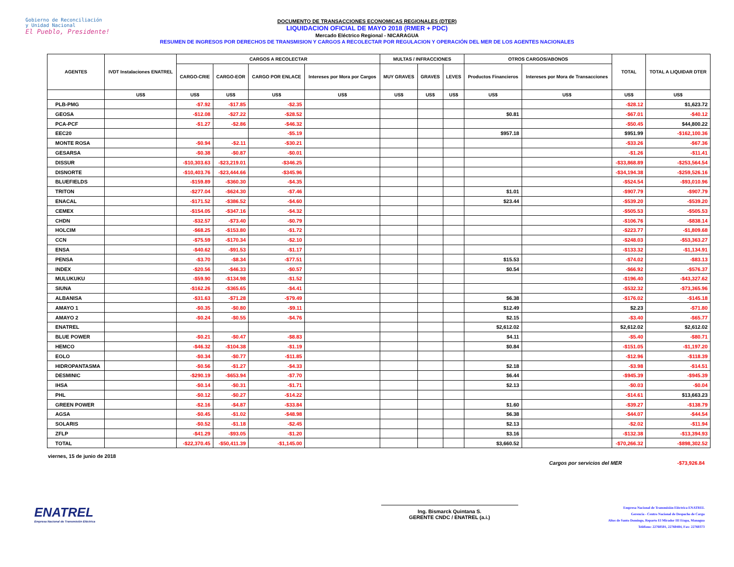Gobierno de Reconciliación
y Unidad Nacional
El Pueblo, Presidente!
DOCUMENTO DE TRANSACCIONES ECONOMICAS REGIONALES (DTER)
LIQUIDACION OFICIAL DE MAYO 2018 (RMER + PDC)
Mercado Eléctrico Regional - NICARAGUA
RESUMEN DE INGRESOS POR DERECHOS DE TRANSMISION Y CARGOS A RECOLECTAR POR REGULACION Y OPERACIÓN DEL MER DE LOS AGENTES NACIONALES
| AGENTES | IVDT Instalaciones ENATREL | CARGOS A RECOLECTAR | | | | MULTAS / INFRACCIONES | | | OTROS CARGOS/ABONOS | | TOTAL | TOTAL A LIQUIDAR DTER |
| --- | --- | --- | --- | --- | --- | --- | --- | --- | --- | --- | --- | --- |
| | | CARGO-CRIE | CARGO-EOR | CARGO POR ENLACE | Intereses por Mora por Cargos | MUY GRAVES | GRAVES | LEVES | Productos Financieros | Intereses por Mora de Transacciones | | |
| | US$ | US$ | US$ | US$ | US$ | US$ | US$ | US$ | US$ | US$ | US$ | US$ |
| PLB-PMG | | -$7.92 | -$17.85 | -$2.35 | | | | | | | -$28.12 | $1,623.72 |
| GEOSA | | -$12.08 | -$27.22 | -$28.52 | | | | | $0.81 | | -$67.01 | -$40.12 |
| PCA-PCF | | -$1.27 | -$2.86 | -$46.32 | | | | | | | -$50.45 | $44,800.22 |
| EEC20 | | | | -$5.19 | | | | | $957.18 | | $951.99 | -$162,100.36 |
| MONTE ROSA | | -$0.94 | -$2.11 | -$30.21 | | | | | | | -$33.26 | -$67.36 |
| GESARSA | | -$0.38 | -$0.87 | -$0.01 | | | | | | | -$1.26 | -$11.41 |
| DISSUR | | -$10,303.63 | -$23,219.01 | -$346.25 | | | | | | | -$33,868.89 | -$253,564.54 |
| DISNORTE | | -$10,403.76 | -$23,444.66 | -$345.96 | | | | | | | -$34,194.38 | -$259,526.16 |
| BLUEFIELDS | | -$159.89 | -$360.30 | -$4.35 | | | | | | | -$524.54 | -$93,010.96 |
| TRITON | | -$277.04 | -$624.30 | -$7.46 | | | | | $1.01 | | -$907.79 | -$907.79 |
| ENACAL | | -$171.52 | -$386.52 | -$4.60 | | | | | $23.44 | | -$539.20 | -$539.20 |
| CEMEX | | -$154.05 | -$347.16 | -$4.32 | | | | | | | -$505.53 | -$505.53 |
| CHDN | | -$32.57 | -$73.40 | -$0.79 | | | | | | | -$106.76 | -$838.14 |
| HOLCIM | | -$68.25 | -$153.80 | -$1.72 | | | | | | | -$223.77 | -$1,809.68 |
| CCN | | -$75.59 | -$170.34 | -$2.10 | | | | | | | -$248.03 | -$53,363.27 |
| ENSA | | -$40.62 | -$91.53 | -$1.17 | | | | | | | -$133.32 | -$1,134.91 |
| PENSA | | -$3.70 | -$8.34 | -$77.51 | | | | | $15.53 | | -$74.02 | -$83.13 |
| INDEX | | -$20.56 | -$46.33 | -$0.57 | | | | | $0.54 | | -$66.92 | -$576.37 |
| MULUKUKU | | -$59.90 | -$134.98 | -$1.52 | | | | | | | -$196.40 | -$43,327.62 |
| SIUNA | | -$162.26 | -$365.65 | -$4.41 | | | | | | | -$532.32 | -$73,365.96 |
| ALBANISA | | -$31.63 | -$71.28 | -$79.49 | | | | | $6.38 | | -$176.02 | -$145.18 |
| AMAYO 1 | | -$0.35 | -$0.80 | -$9.11 | | | | | $12.49 | | $2.23 | -$71.80 |
| AMAYO 2 | | -$0.24 | -$0.55 | -$4.76 | | | | | $2.15 | | -$3.40 | -$65.77 |
| ENATREL | | | | | | | | | $2,612.02 | | $2,612.02 | $2,612.02 |
| BLUE POWER | | -$0.21 | -$0.47 | -$8.83 | | | | | $4.11 | | -$5.40 | -$80.71 |
| HEMCO | | -$46.32 | -$104.38 | -$1.19 | | | | | $0.84 | | -$151.05 | -$1,197.20 |
| EOLO | | -$0.34 | -$0.77 | -$11.85 | | | | | | | -$12.96 | -$118.39 |
| HIDROPANTASMA | | -$0.56 | -$1.27 | -$4.33 | | | | | $2.18 | | -$3.98 | -$14.51 |
| DESMINIC | | -$290.19 | -$653.94 | -$7.70 | | | | | $6.44 | | -$945.39 | -$945.39 |
| IHSA | | -$0.14 | -$0.31 | -$1.71 | | | | | $2.13 | | -$0.03 | -$0.04 |
| PHL | | -$0.12 | -$0.27 | -$14.22 | | | | | | | -$14.61 | $13,663.23 |
| GREEN POWER | | -$2.16 | -$4.87 | -$33.84 | | | | | $1.60 | | -$39.27 | -$138.79 |
| AGSA | | -$0.45 | -$1.02 | -$48.98 | | | | | $6.38 | | -$44.07 | -$44.54 |
| SOLARIS | | -$0.52 | -$1.18 | -$2.45 | | | | | $2.13 | | -$2.02 | -$11.94 |
| ZFLP | | -$41.29 | -$93.05 | -$1.20 | | | | | $3.16 | | -$132.38 | -$13,394.93 |
| TOTAL | | -$22,370.45 | -$50,411.39 | -$1,145.00 | | | | | $3,660.52 | | -$70,266.32 | -$898,302.52 |
viernes, 15 de junio de 2018 Cargos por servicios del MER -$73,926.84
ENATREL
Empresa Nacional de Transmisión Eléctrica
Ing. Bismarck Quintana S.
GERENTE CNDC / ENATREL (a.i.)
Empresa Nacional de Transmisión Eléctrica ENATREL
Gerencia - Centro Nacional de Despacho de Carga
Altos de Santo Domingo, Reparto El Mirador III Etapa, Managua
Teléfono: 22760501, 22760484, Fax: 22760373